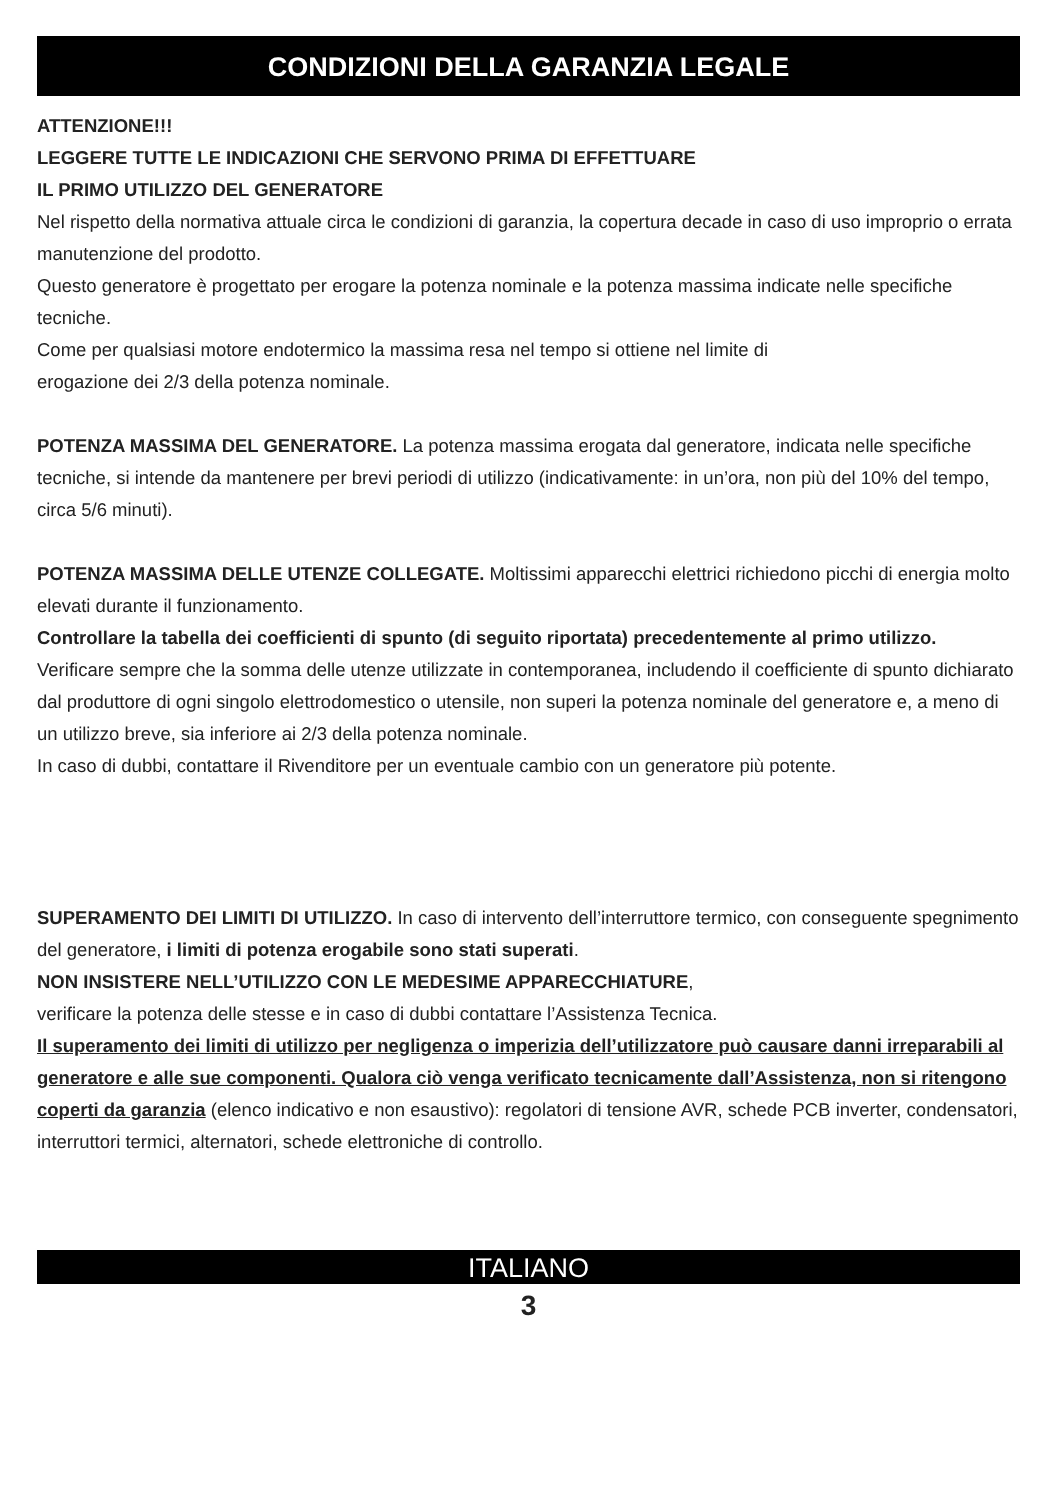CONDIZIONI DELLA GARANZIA LEGALE
ATTENZIONE!!!
LEGGERE TUTTE LE INDICAZIONI CHE SERVONO PRIMA DI EFFETTUARE
IL PRIMO UTILIZZO DEL GENERATORE
Nel rispetto della normativa attuale circa le condizioni di garanzia, la copertura decade in caso di uso improprio o errata manutenzione del prodotto.
Questo generatore è progettato per erogare la potenza nominale e la potenza massima indicate nelle specifiche tecniche.
Come per qualsiasi motore endotermico la massima resa nel tempo si ottiene nel limite di
erogazione dei 2/3 della potenza nominale.
POTENZA MASSIMA DEL GENERATORE. La potenza massima erogata dal generatore, indicata nelle specifiche tecniche, si intende da mantenere per brevi periodi di utilizzo (indicativamente: in un’ora, non più del 10% del tempo, circa 5/6 minuti).
POTENZA MASSIMA DELLE UTENZE COLLEGATE. Moltissimi apparecchi elettrici richiedono picchi di energia molto elevati durante il funzionamento.
Controllare la tabella dei coefficienti di spunto (di seguito riportata) precedentemente al primo utilizzo.
Verificare sempre che la somma delle utenze utilizzate in contemporanea, includendo il coefficiente di spunto dichiarato dal produttore di ogni singolo elettrodomestico o utensile, non superi la potenza nominale del generatore e, a meno di un utilizzo breve, sia inferiore ai 2/3 della potenza nominale.
In caso di dubbi, contattare il Rivenditore per un eventuale cambio con un generatore più potente.
SUPERAMENTO DEI LIMITI DI UTILIZZO. In caso di intervento dell’interruttore termico, con conseguente spegnimento del generatore, i limiti di potenza erogabile sono stati superati.
NON INSISTERE NELL’UTILIZZO CON LE MEDESIME APPARECCHIATURE,
verificare la potenza delle stesse e in caso di dubbi contattare l’Assistenza Tecnica.
Il superamento dei limiti di utilizzo per negligenza o imperizia dell’utilizzatore può causare danni irreparabili al generatore e alle sue componenti. Qualora ciò venga verificato tecnicamente dall’Assistenza, non si ritengono coperti da garanzia (elenco indicativo e non esaustivo): regolatori di tensione AVR, schede PCB inverter, condensatori, interruttori termici, alternatori, schede elettroniche di controllo.
ITALIANO
3